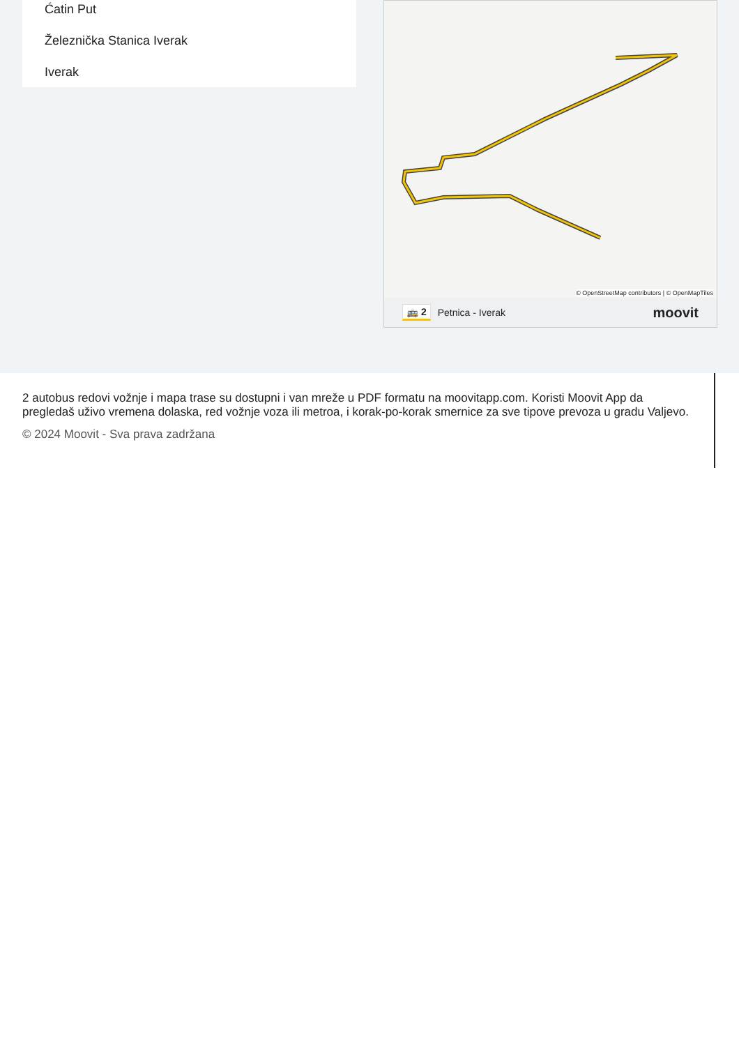Ćatin Put
Železnička Stanica Iverak
Iverak
© OpenStreetMap contributors | © OpenMapTiles
🚌 2 Petnica - Iverak moovit
2 autobus redovi vožnje i mapa trase su dostupni i van mreže u PDF formatu na moovitapp.com. Koristi Moovit App da pregledaš uživo vremena dolaska, red vožnje voza ili metroa, i korak-po-korak smernice za sve tipove prevoza u gradu Valjevo.
© 2024 Moovit - Sva prava zadržana